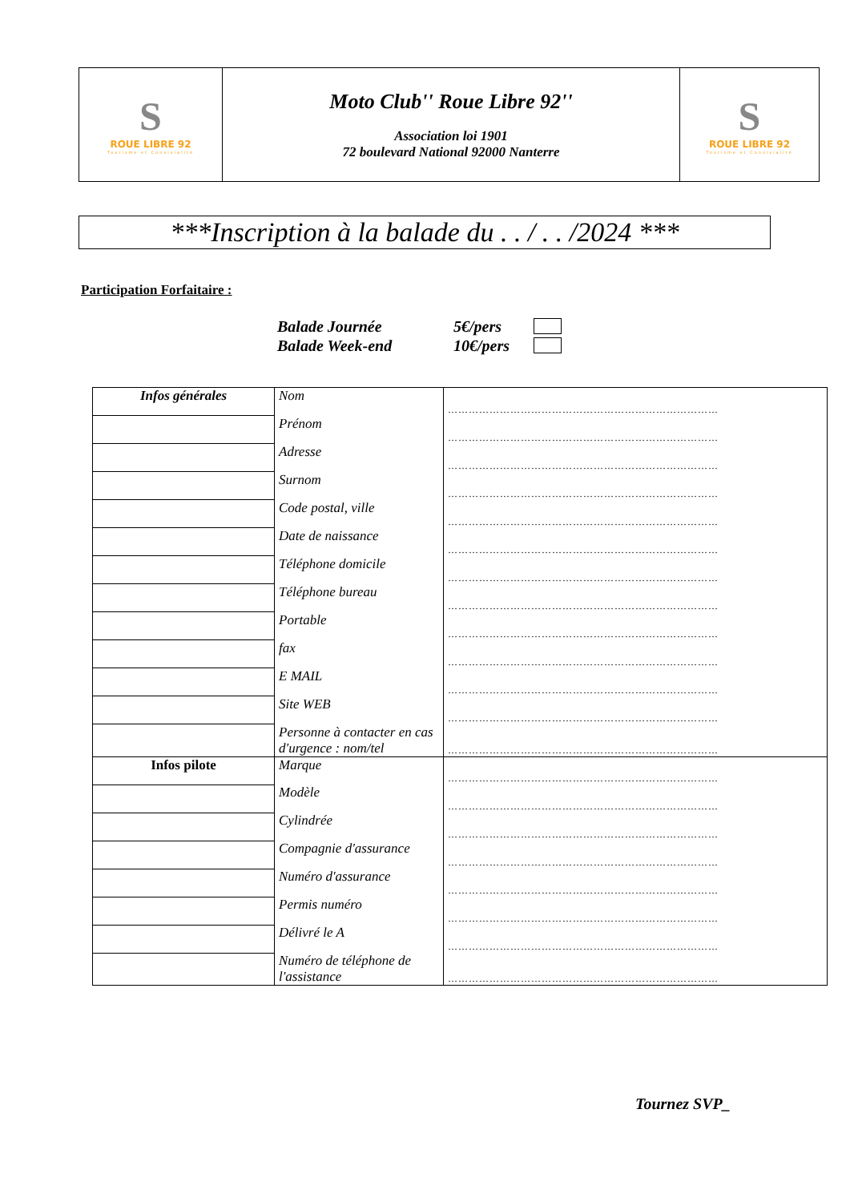| S ROUE LIBRE 92 Tourisme et Convivialité | Moto Club'' Roue Libre 92'' Association loi 1901 72 boulevard National 92000 Nanterre | S ROUE LIBRE 92 Tourisme et Convivialité |
***Inscription à la balade du . . / . . /2024 ***
Participation Forfaitaire :
Balade Journée 5€/pers
Balade Week-end 10€/pers
| Infos générales | Nom | …………………………………………………………………… |
| | Prénom | …………………………………………………………………… |
| | Adresse | …………………………………………………………………… |
| | Surnom | …………………………………………………………………… |
| | Code postal, ville | …………………………………………………………………… |
| | Date de naissance | …………………………………………………………………… |
| | Téléphone domicile | …………………………………………………………………… |
| | Téléphone bureau | …………………………………………………………………… |
| | Portable | …………………………………………………………………… |
| | fax | …………………………………………………………………… |
| | E MAIL | …………………………………………………………………… |
| | Site WEB | …………………………………………………………………… |
| | Personne à contacter en cas d'urgence : nom/tel | …………………………………………………………………… |
| Infos pilote | Marque | …………………………………………………………………… |
| | Modèle | …………………………………………………………………… |
| | Cylindrée | …………………………………………………………………… |
| | Compagnie d'assurance | …………………………………………………………………… |
| | Numéro d'assurance | …………………………………………………………………… |
| | Permis numéro | …………………………………………………………………… |
| | Délivré le A | …………………………………………………………………… |
| | Numéro de téléphone de l'assistance | …………………………………………………………………… |
Tournez SVP_